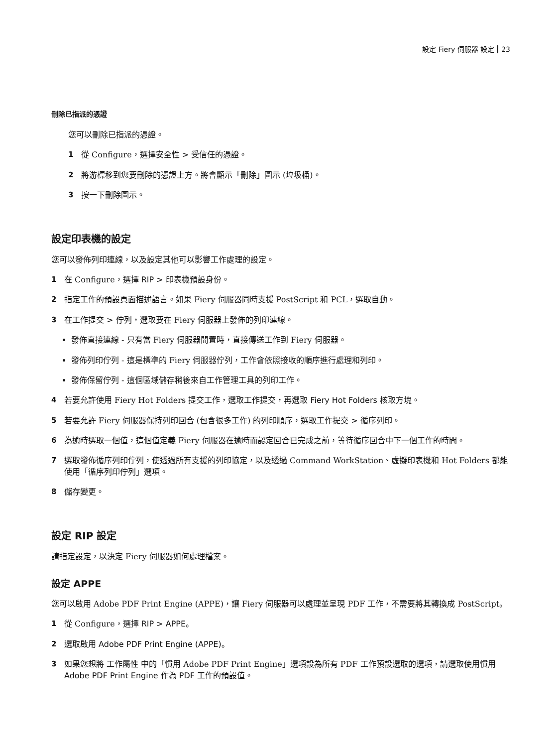設定 Fiery 伺服器 設定 23
刪除已指派的憑證
您可以刪除已指派的憑證。
1 從 Configure，選擇安全性 > 受信任的憑證。
2 將游標移到您要刪除的憑證上方。將會顯示「刪除」圖示 (垃圾桶)。
3 按一下刪除圖示。
設定印表機的設定
您可以發佈列印連線，以及設定其他可以影響工作處理的設定。
1 在 Configure，選擇 RIP > 印表機預設身份。
2 指定工作的預設頁面描述語言。如果 Fiery 伺服器同時支援 PostScript 和 PCL，選取自動。
3 在工作提交 > 佇列，選取要在 Fiery 伺服器上發佈的列印連線。
發佈直接連線 - 只有當 Fiery 伺服器閒置時，直接傳送工作到 Fiery 伺服器。
發佈列印佇列 - 這是標準的 Fiery 伺服器佇列，工作會依照接收的順序進行處理和列印。
發佈保留佇列 - 這個區域儲存稍後來自工作管理工具的列印工作。
4 若要允許使用 Fiery Hot Folders 提交工作，選取工作提交，再選取 Fiery Hot Folders 核取方塊。
5 若要允許 Fiery 伺服器保持列印回合 (包含很多工作) 的列印順序，選取工作提交 > 循序列印。
6 為逾時選取一個值，這個值定義 Fiery 伺服器在逾時而認定回合已完成之前，等待循序回合中下一個工作的時間。
7 選取發佈循序列印佇列，使透過所有支援的列印協定，以及透過 Command WorkStation、虛擬印表機和 Hot Folders 都能使用「循序列印佇列」選項。
8 儲存變更。
設定 RIP 設定
請指定設定，以決定 Fiery 伺服器如何處理檔案。
設定 APPE
您可以啟用 Adobe PDF Print Engine (APPE)，讓 Fiery 伺服器可以處理並呈現 PDF 工作，不需要將其轉換成 PostScript。
1 從 Configure，選擇 RIP > APPE。
2 選取啟用 Adobe PDF Print Engine (APPE)。
3 如果您想將 工作屬性 中的「慣用 Adobe PDF Print Engine」選項設為所有 PDF 工作預設選取的選項，請選取使用慣用 Adobe PDF Print Engine 作為 PDF 工作的預設值。